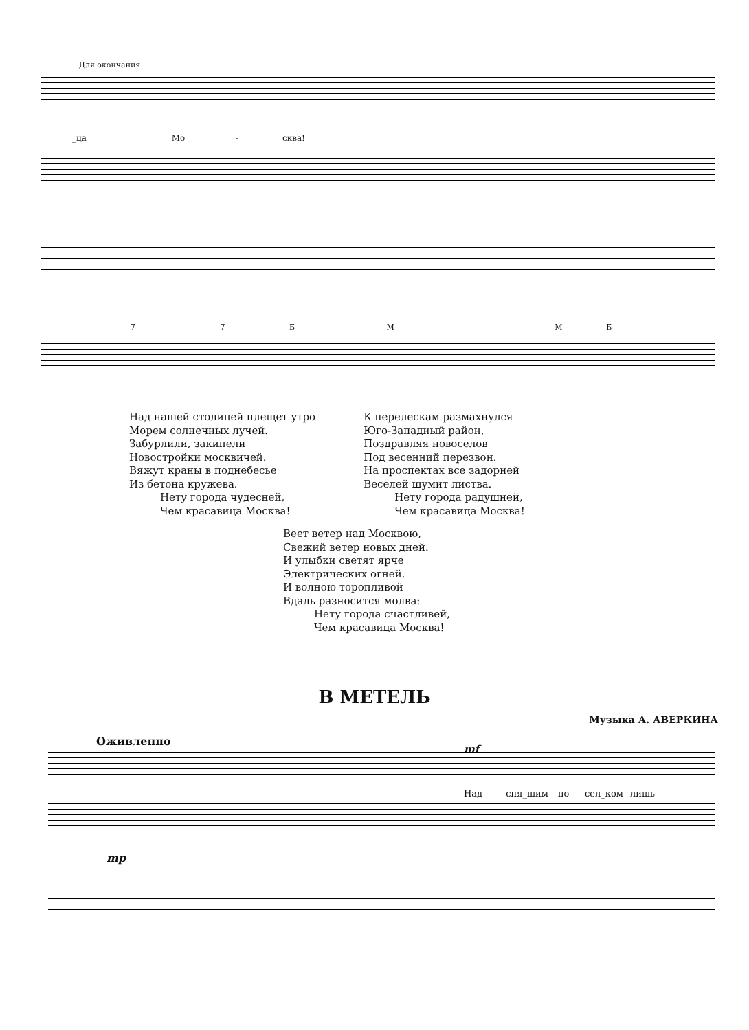Для окончания
_ца Мо - сква!
7 7 Б М М Б
Над нашей столицей плещет утро
Морем солнечных лучей.
Забурлили, закипели
Новостройки москвичей.
Вяжут краны в поднебесье
Из бетона кружева.
Нету города чудесней,
Чем красавица Москва!
К перелескам размахнулся
Юго-Западный район,
Поздравляя новоселов
Под весенний перезвон.
На проспектах все задорней
Веселей шумит листва.
Нету города радушней,
Чем красавица Москва!
Веет ветер над Москвою,
Свежий ветер новых дней.
И улыбки светят ярче
Электрических огней.
И волною торопливой
Вдаль разносится молва:
Нету города счастливей,
Чем красавица Москва!
В МЕТЕЛЬ
Музыка А. АВЕРКИНА
Оживленно
mf
Над спя_щим по - сел_ком лишь
mp